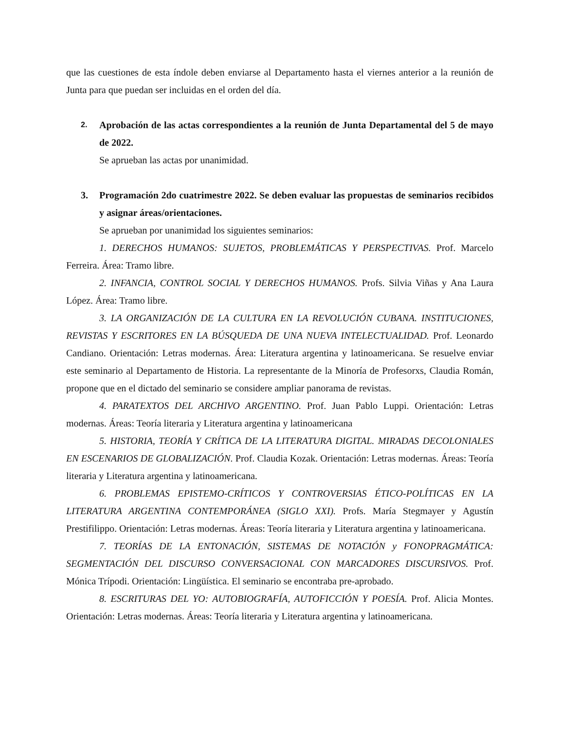que las cuestiones de esta índole deben enviarse al Departamento hasta el viernes anterior a la reunión de Junta para que puedan ser incluidas en el orden del día.
2.
Aprobación de las actas correspondientes a la reunión de Junta Departamental del 5 de mayo de 2022.
Se aprueban las actas por unanimidad.
3. Programación 2do cuatrimestre 2022. Se deben evaluar las propuestas de seminarios recibidos y asignar áreas/orientaciones.
Se aprueban por unanimidad los siguientes seminarios:
1. DERECHOS HUMANOS: SUJETOS, PROBLEMÁTICAS Y PERSPECTIVAS. Prof. Marcelo Ferreira. Área: Tramo libre.
2. INFANCIA, CONTROL SOCIAL Y DERECHOS HUMANOS. Profs. Silvia Viñas y Ana Laura López. Área: Tramo libre.
3. LA ORGANIZACIÓN DE LA CULTURA EN LA REVOLUCIÓN CUBANA. INSTITUCIONES, REVISTAS Y ESCRITORES EN LA BÚSQUEDA DE UNA NUEVA INTELECTUALIDAD. Prof. Leonardo Candiano. Orientación: Letras modernas. Área: Literatura argentina y latinoamericana. Se resuelve enviar este seminario al Departamento de Historia. La representante de la Minoría de Profesorxs, Claudia Román, propone que en el dictado del seminario se considere ampliar panorama de revistas.
4. PARATEXTOS DEL ARCHIVO ARGENTINO. Prof. Juan Pablo Luppi. Orientación: Letras modernas. Áreas: Teoría literaria y Literatura argentina y latinoamericana
5. HISTORIA, TEORÍA Y CRÍTICA DE LA LITERATURA DIGITAL. MIRADAS DECOLONIALES EN ESCENARIOS DE GLOBALIZACIÓN. Prof. Claudia Kozak. Orientación: Letras modernas. Áreas: Teoría literaria y Literatura argentina y latinoamericana.
6. PROBLEMAS EPISTEMO-CRÍTICOS Y CONTROVERSIAS ÉTICO-POLÍTICAS EN LA LITERATURA ARGENTINA CONTEMPORÁNEA (SIGLO XXI). Profs. María Stegmayer y Agustín Prestifilippo. Orientación: Letras modernas. Áreas: Teoría literaria y Literatura argentina y latinoamericana.
7. TEORÍAS DE LA ENTONACIÓN, SISTEMAS DE NOTACIÓN y FONOPRAGMÁTICA: SEGMENTACIÓN DEL DISCURSO CONVERSACIONAL CON MARCADORES DISCURSIVOS. Prof. Mónica Trípodi. Orientación: Lingüística. El seminario se encontraba pre-aprobado.
8. ESCRITURAS DEL YO: AUTOBIOGRAFÍA, AUTOFICCIÓN Y POESÍA. Prof. Alicia Montes. Orientación: Letras modernas. Áreas: Teoría literaria y Literatura argentina y latinoamericana.